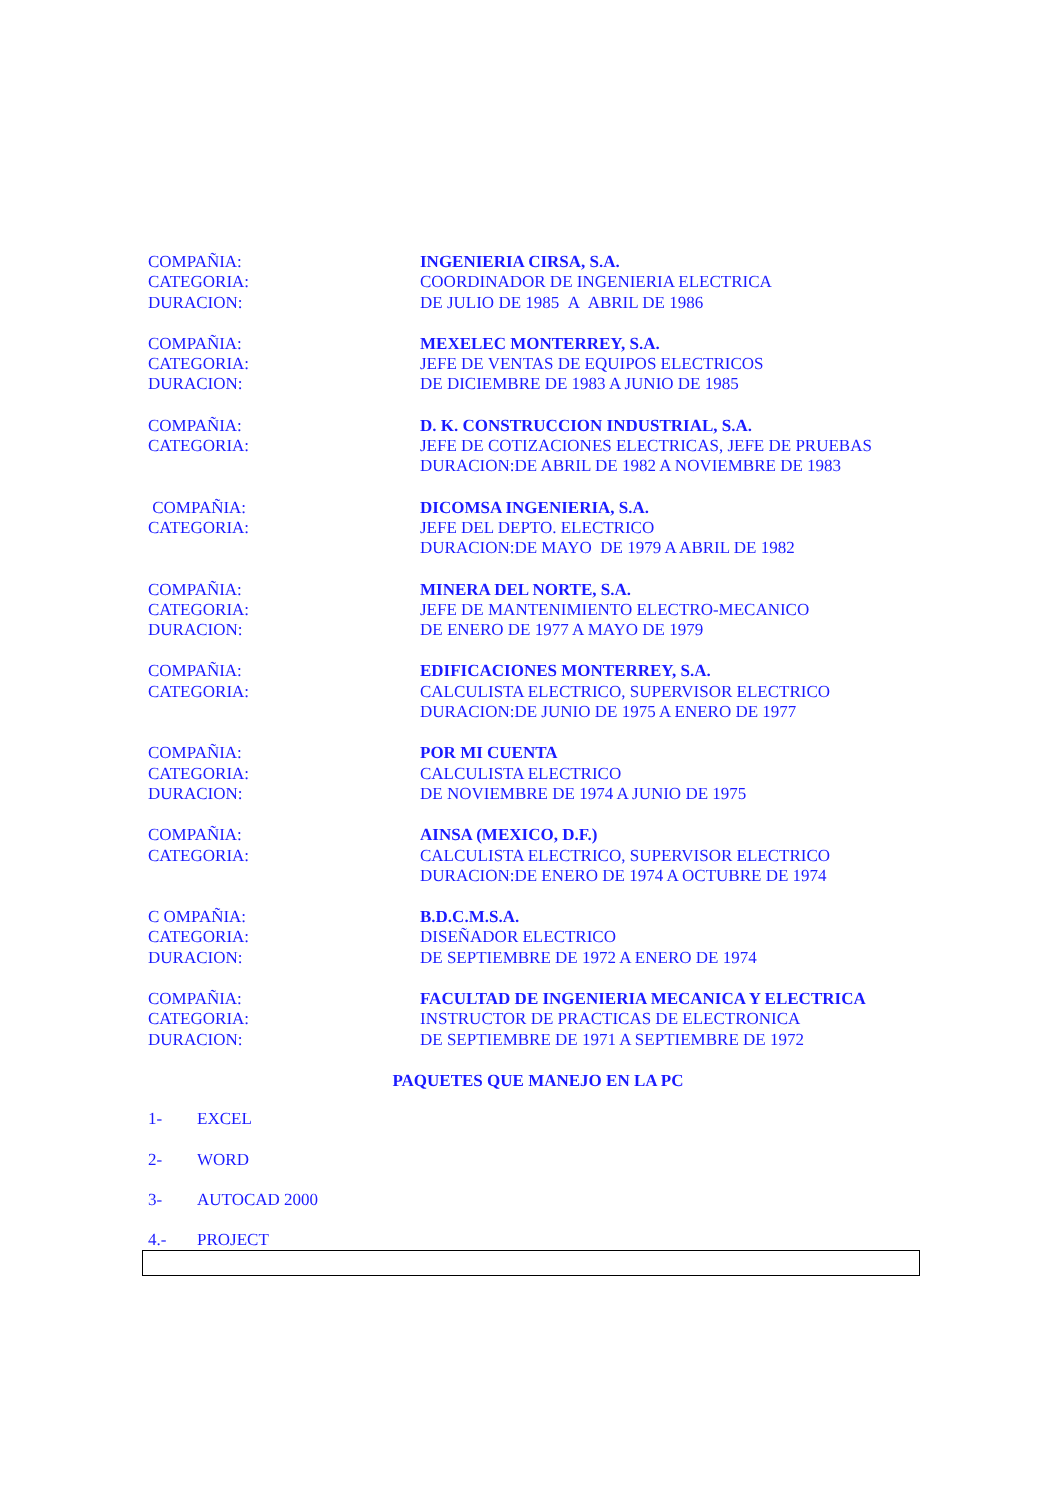COMPAÑIA:
CATEGORIA:
DURACION:
INGENIERIA CIRSA, S.A.
COORDINADOR DE INGENIERIA ELECTRICA
DE JULIO DE 1985 A ABRIL DE 1986
COMPAÑIA:
CATEGORIA:
DURACION:
MEXELEC MONTERREY, S.A.
JEFE DE VENTAS DE EQUIPOS ELECTRICOS
DE DICIEMBRE DE 1983 A JUNIO DE 1985
COMPAÑIA:
CATEGORIA:
D. K. CONSTRUCCION INDUSTRIAL, S.A.
JEFE DE COTIZACIONES ELECTRICAS, JEFE DE PRUEBAS
DURACION:DE ABRIL DE 1982 A NOVIEMBRE DE 1983
COMPAÑIA:
CATEGORIA:
DICOMSA INGENIERIA, S.A.
JEFE DEL DEPTO. ELECTRICO
DURACION:DE MAYO DE 1979 A ABRIL DE 1982
COMPAÑIA:
CATEGORIA:
DURACION:
MINERA DEL NORTE, S.A.
JEFE DE MANTENIMIENTO ELECTRO-MECANICO
DE ENERO DE 1977 A MAYO DE 1979
COMPAÑIA:
CATEGORIA:
EDIFICACIONES MONTERREY, S.A.
CALCULISTA ELECTRICO, SUPERVISOR ELECTRICO
DURACION:DE JUNIO DE 1975 A ENERO DE 1977
COMPAÑIA:
CATEGORIA:
DURACION:
POR MI CUENTA
CALCULISTA ELECTRICO
DE NOVIEMBRE DE 1974 A JUNIO DE 1975
COMPAÑIA:
CATEGORIA:
AINSA (MEXICO, D.F.)
CALCULISTA ELECTRICO, SUPERVISOR ELECTRICO
DURACION:DE ENERO DE 1974 A OCTUBRE DE 1974
C OMPAÑIA:
CATEGORIA:
DURACION:
B.D.C.M.S.A.
DISEÑADOR ELECTRICO
DE SEPTIEMBRE DE 1972 A ENERO DE 1974
COMPAÑIA:
CATEGORIA:
DURACION:
FACULTAD DE INGENIERIA MECANICA Y ELECTRICA
INSTRUCTOR DE PRACTICAS DE ELECTRONICA
DE SEPTIEMBRE DE 1971 A SEPTIEMBRE DE 1972
PAQUETES QUE MANEJO EN LA PC
1- EXCEL
2- WORD
3- AUTOCAD 2000
4.- PROJECT